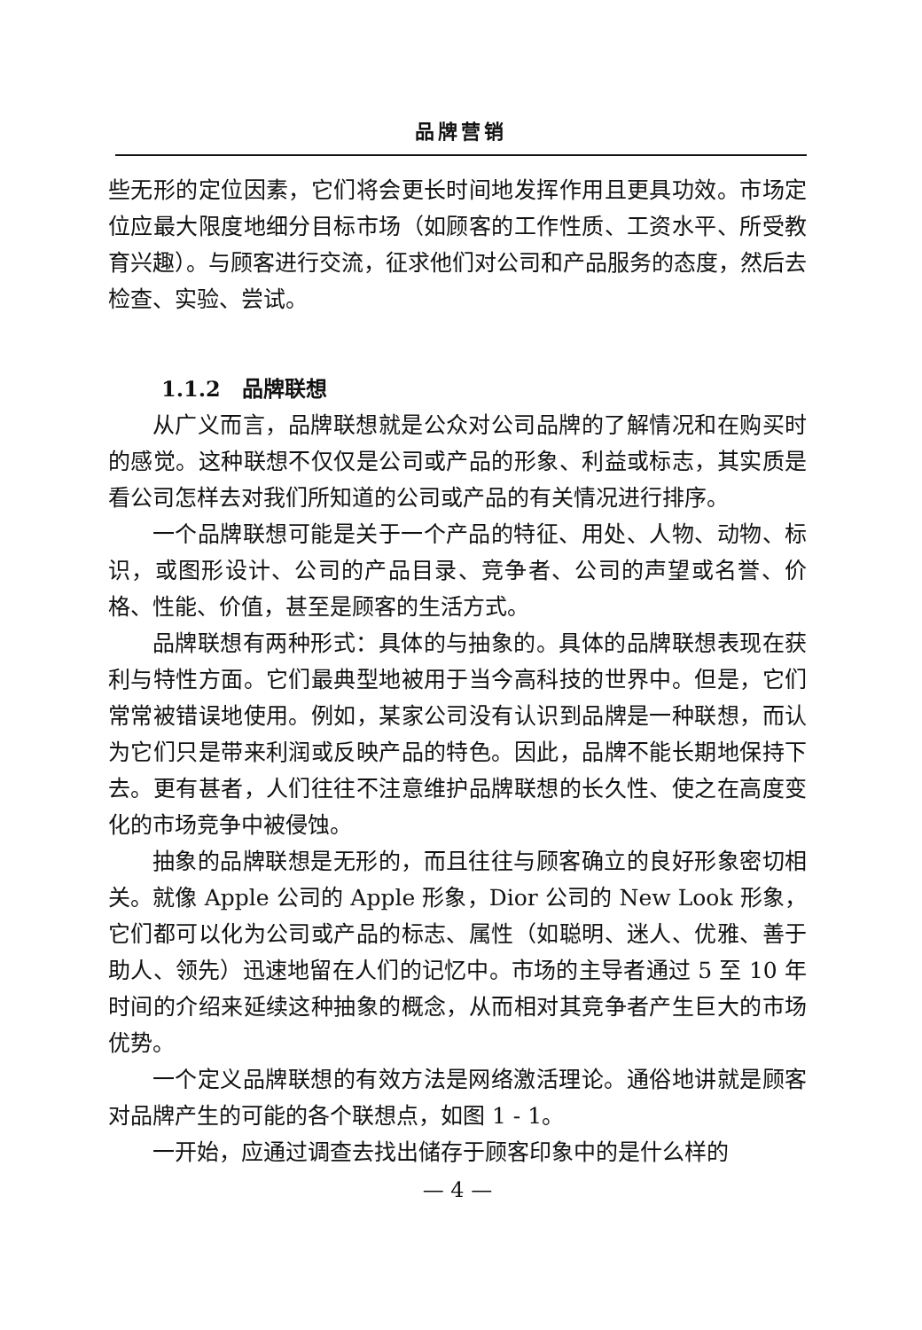品牌营销
些无形的定位因素，它们将会更长时间地发挥作用且更具功效。市场定位应最大限度地细分目标市场（如顾客的工作性质、工资水平、所受教育兴趣）。与顾客进行交流，征求他们对公司和产品服务的态度，然后去检查、实验、尝试。
1.1.2　品牌联想
从广义而言，品牌联想就是公众对公司品牌的了解情况和在购买时的感觉。这种联想不仅仅是公司或产品的形象、利益或标志，其实质是看公司怎样去对我们所知道的公司或产品的有关情况进行排序。
一个品牌联想可能是关于一个产品的特征、用处、人物、动物、标识，或图形设计、公司的产品目录、竞争者、公司的声望或名誉、价格、性能、价值，甚至是顾客的生活方式。
品牌联想有两种形式：具体的与抽象的。具体的品牌联想表现在获利与特性方面。它们最典型地被用于当今高科技的世界中。但是，它们常常被错误地使用。例如，某家公司没有认识到品牌是一种联想，而认为它们只是带来利润或反映产品的特色。因此，品牌不能长期地保持下去。更有甚者，人们往往不注意维护品牌联想的长久性、使之在高度变化的市场竞争中被侵蚀。
抽象的品牌联想是无形的，而且往往与顾客确立的良好形象密切相关。就像 Apple 公司的 Apple 形象，Dior 公司的 New Look 形象，它们都可以化为公司或产品的标志、属性（如聪明、迷人、优雅、善于助人、领先）迅速地留在人们的记忆中。市场的主导者通过 5 至 10 年时间的介绍来延续这种抽象的概念，从而相对其竞争者产生巨大的市场优势。
一个定义品牌联想的有效方法是网络激活理论。通俗地讲就是顾客对品牌产生的可能的各个联想点，如图 1 - 1。
一开始，应通过调查去找出储存于顾客印象中的是什么样的
— 4 —